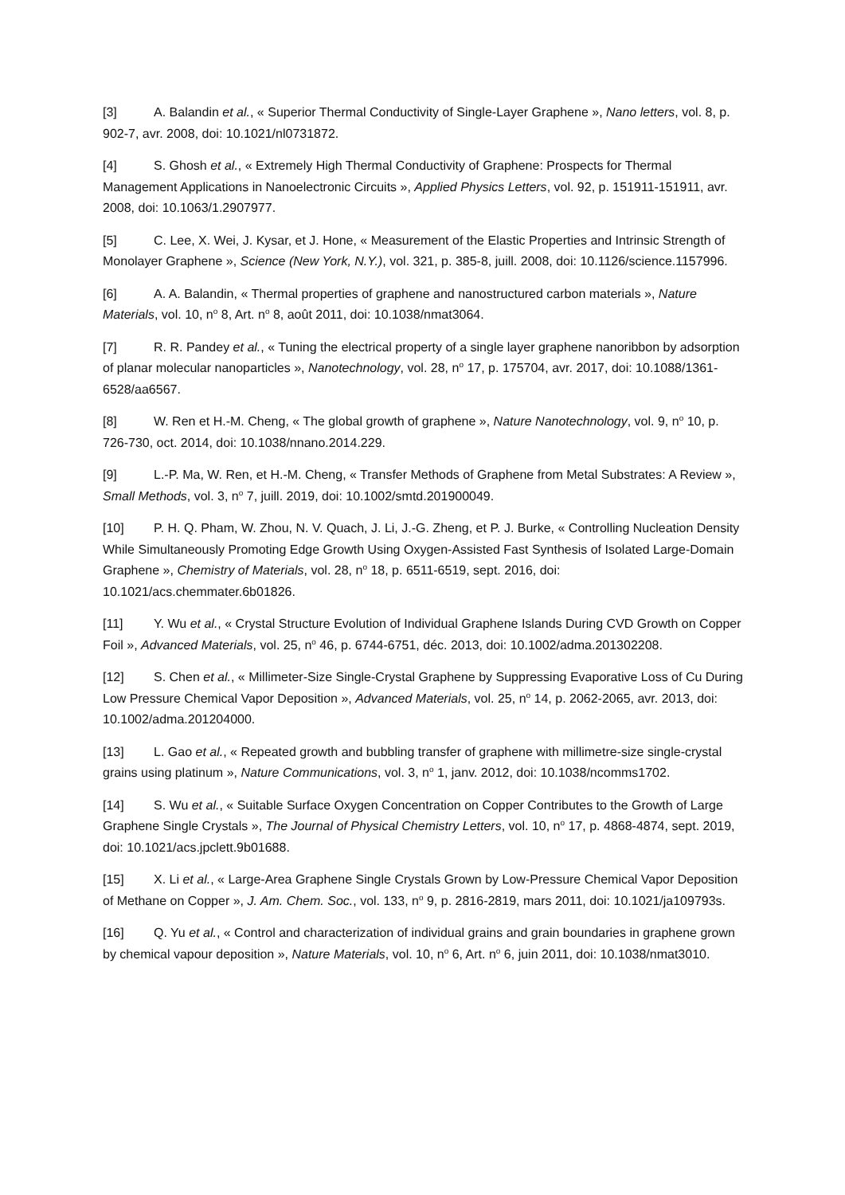[3] A. Balandin et al., « Superior Thermal Conductivity of Single-Layer Graphene », Nano letters, vol. 8, p. 902‑7, avr. 2008, doi: 10.1021/nl0731872.
[4] S. Ghosh et al., « Extremely High Thermal Conductivity of Graphene: Prospects for Thermal Management Applications in Nanoelectronic Circuits », Applied Physics Letters, vol. 92, p. 151911‑151911, avr. 2008, doi: 10.1063/1.2907977.
[5] C. Lee, X. Wei, J. Kysar, et J. Hone, « Measurement of the Elastic Properties and Intrinsic Strength of Monolayer Graphene », Science (New York, N.Y.), vol. 321, p. 385‑8, juill. 2008, doi: 10.1126/science.1157996.
[6] A. A. Balandin, « Thermal properties of graphene and nanostructured carbon materials », Nature Materials, vol. 10, n<sup>o</sup> 8, Art. n<sup>o</sup> 8, août 2011, doi: 10.1038/nmat3064.
[7] R. R. Pandey et al., « Tuning the electrical property of a single layer graphene nanoribbon by adsorption of planar molecular nanoparticles », Nanotechnology, vol. 28, n<sup>o</sup> 17, p. 175704, avr. 2017, doi: 10.1088/1361-6528/aa6567.
[8] W. Ren et H.-M. Cheng, « The global growth of graphene », Nature Nanotechnology, vol. 9, n<sup>o</sup> 10, p. 726‑730, oct. 2014, doi: 10.1038/nnano.2014.229.
[9] L.-P. Ma, W. Ren, et H.-M. Cheng, « Transfer Methods of Graphene from Metal Substrates: A Review », Small Methods, vol. 3, n<sup>o</sup> 7, juill. 2019, doi: 10.1002/smtd.201900049.
[10] P. H. Q. Pham, W. Zhou, N. V. Quach, J. Li, J.-G. Zheng, et P. J. Burke, « Controlling Nucleation Density While Simultaneously Promoting Edge Growth Using Oxygen-Assisted Fast Synthesis of Isolated Large-Domain Graphene », Chemistry of Materials, vol. 28, n<sup>o</sup> 18, p. 6511‑6519, sept. 2016, doi: 10.1021/acs.chemmater.6b01826.
[11] Y. Wu et al., « Crystal Structure Evolution of Individual Graphene Islands During CVD Growth on Copper Foil », Advanced Materials, vol. 25, n<sup>o</sup> 46, p. 6744‑6751, déc. 2013, doi: 10.1002/adma.201302208.
[12] S. Chen et al., « Millimeter-Size Single-Crystal Graphene by Suppressing Evaporative Loss of Cu During Low Pressure Chemical Vapor Deposition », Advanced Materials, vol. 25, n<sup>o</sup> 14, p. 2062‑2065, avr. 2013, doi: 10.1002/adma.201204000.
[13] L. Gao et al., « Repeated growth and bubbling transfer of graphene with millimetre-size single-crystal grains using platinum », Nature Communications, vol. 3, n<sup>o</sup> 1, janv. 2012, doi: 10.1038/ncomms1702.
[14] S. Wu et al., « Suitable Surface Oxygen Concentration on Copper Contributes to the Growth of Large Graphene Single Crystals », The Journal of Physical Chemistry Letters, vol. 10, n<sup>o</sup> 17, p. 4868‑4874, sept. 2019, doi: 10.1021/acs.jpclett.9b01688.
[15] X. Li et al., « Large-Area Graphene Single Crystals Grown by Low-Pressure Chemical Vapor Deposition of Methane on Copper », J. Am. Chem. Soc., vol. 133, n<sup>o</sup> 9, p. 2816‑2819, mars 2011, doi: 10.1021/ja109793s.
[16] Q. Yu et al., « Control and characterization of individual grains and grain boundaries in graphene grown by chemical vapour deposition », Nature Materials, vol. 10, n<sup>o</sup> 6, Art. n<sup>o</sup> 6, juin 2011, doi: 10.1038/nmat3010.